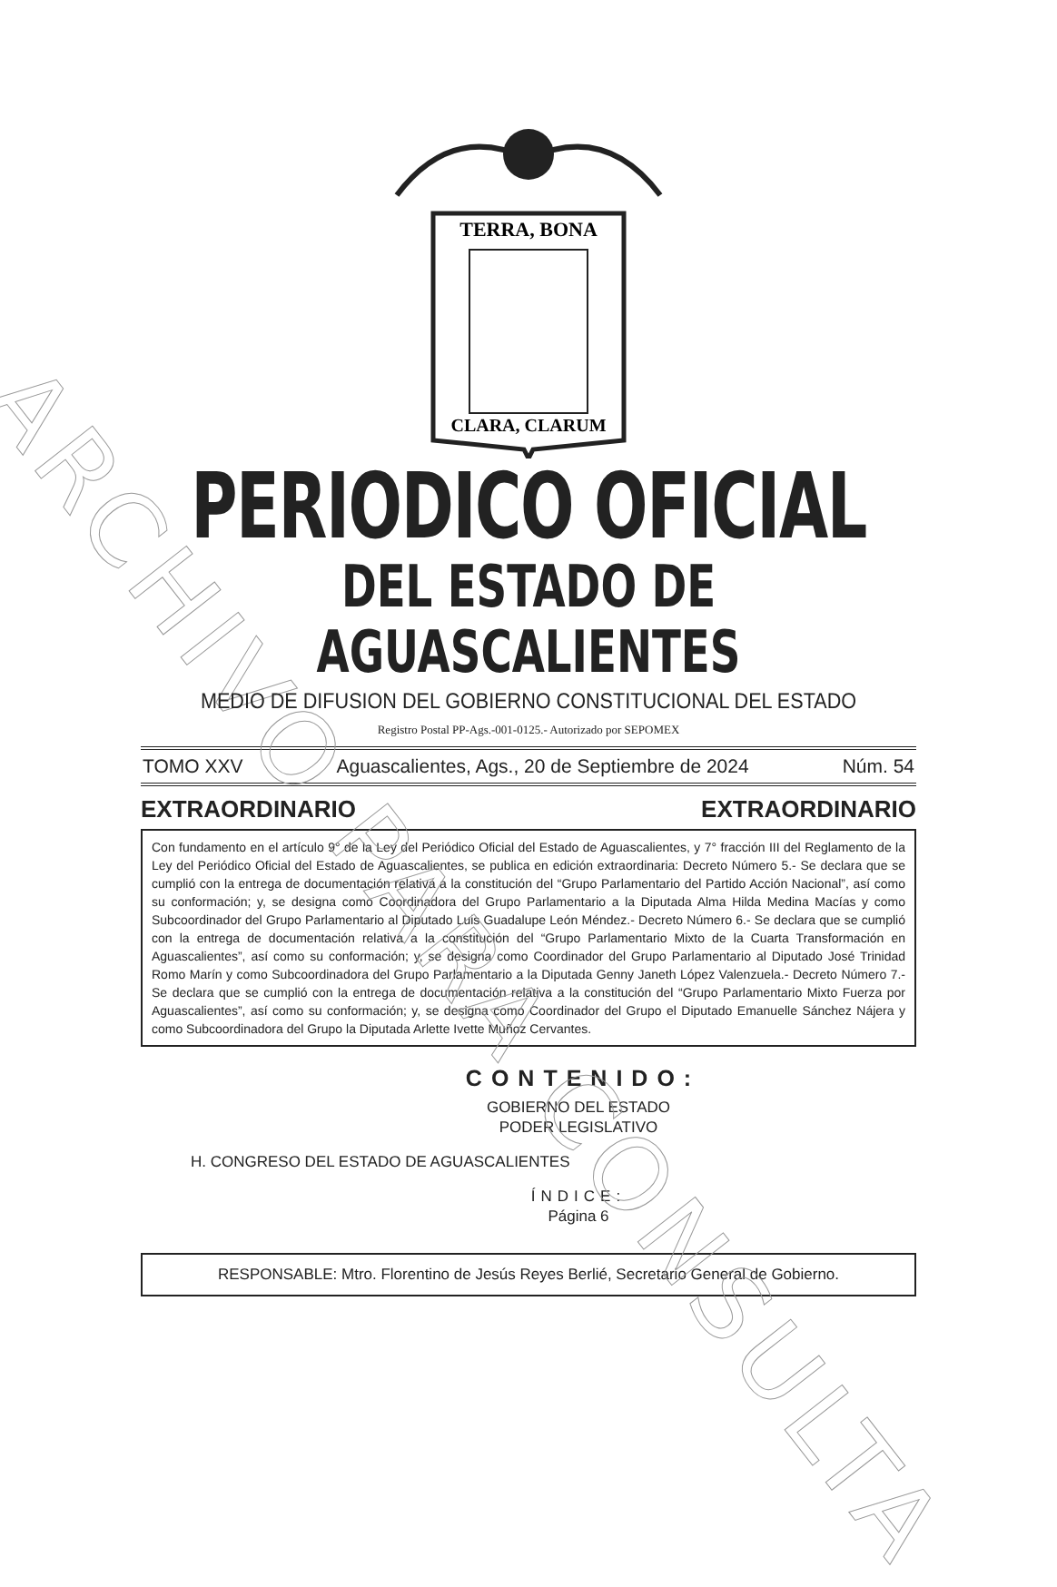ARCHIVO PARA CONSULTA
TERRA, BONA
CLARA, CLARUM
PERIODICO OFICIAL
DEL ESTADO DE AGUASCALIENTES
MEDIO DE DIFUSION DEL GOBIERNO CONSTITUCIONAL DEL ESTADO
Registro Postal PP-Ags.-001-0125.- Autorizado por SEPOMEX
TOMO XXV Aguascalientes, Ags., 20 de Septiembre de 2024 Núm. 54
EXTRAORDINARIO EXTRAORDINARIO
Con fundamento en el artículo 9° de la Ley del Periódico Oficial del Estado de Aguascalientes, y 7° fracción III del Reglamento de la Ley del Periódico Oficial del Estado de Aguascalientes, se publica en edición extraordinaria: Decreto Número 5.- Se declara que se cumplió con la entrega de documentación relativa a la constitución del “Grupo Parlamentario del Partido Acción Nacional”, así como su conformación; y, se designa como Coordinadora del Grupo Parlamentario a la Diputada Alma Hilda Medina Macías y como Subcoordinador del Grupo Parlamentario al Diputado Luis Guadalupe León Méndez.- Decreto Número 6.- Se declara que se cumplió con la entrega de documentación relativa a la constitución del “Grupo Parlamentario Mixto de la Cuarta Transformación en Aguascalientes”, así como su conformación; y, se designa como Coordinador del Grupo Parlamentario al Diputado José Trinidad Romo Marín y como Subcoordinadora del Grupo Parlamentario a la Diputada Genny Janeth López Valenzuela.- Decreto Número 7.- Se declara que se cumplió con la entrega de documentación relativa a la constitución del “Grupo Parlamentario Mixto Fuerza por Aguascalientes”, así como su conformación; y, se designa como Coordinador del Grupo el Diputado Emanuelle Sánchez Nájera y como Subcoordinadora del Grupo la Diputada Arlette Ivette Muñoz Cervantes.
CONTENIDO:
GOBIERNO DEL ESTADO
PODER LEGISLATIVO
H. CONGRESO DEL ESTADO DE AGUASCALIENTES
ÍNDICE:
Página 6
RESPONSABLE: Mtro. Florentino de Jesús Reyes Berlié, Secretario General de Gobierno.